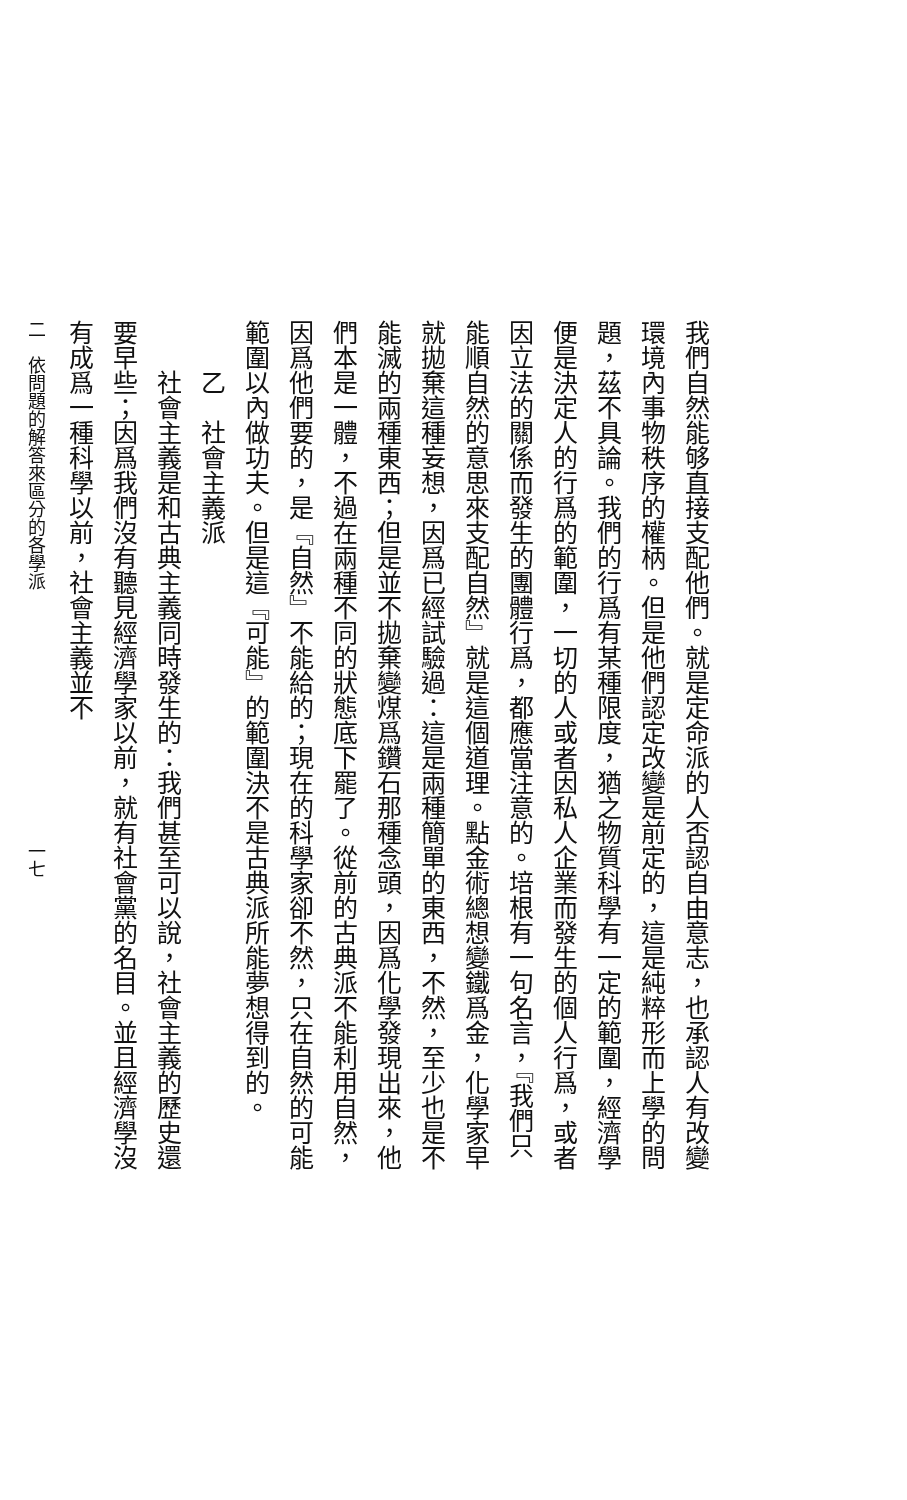我們自然能够直接支配他們。就是定命派的人否認自由意志，也承認人有改變環境內事物秩序的權柄。但是他們認定改變是前定的，這是純粹形而上學的問題，茲不具論。我們的行爲有某種限度，猶之物質科學有一定的範圍，經濟學便是決定人的行爲的範圍，一切的人或者因私人企業而發生的個人行爲，或者因立法的關係而發生的團體行爲，都應當注意的。培根有一句名言，『我們只能順自然的意思來支配自然』就是這個道理。點金術總想變鐵爲金，化學家早就拋棄這種妄想，因爲已經試驗過：這是兩種簡單的東西，不然，至少也是不能滅的兩種東西；但是並不拋棄變煤爲鑽石那種念頭，因爲化學發現出來，他們本是一體，不過在兩種不同的狀態底下罷了。從前的古典派不能利用自然，因爲他們要的，是『自然』不能給的；現在的科學家卻不然，只在自然的可能範圍以內做功夫。但是這『可能』的範圍決不是古典派所能夢想得到的。
乙　社會主義派
社會主義是和古典主義同時發生的：我們甚至可以說，社會主義的歷史還要早些；因爲我們沒有聽見經濟學家以前，就有社會黨的名目。並且經濟學沒有成爲一種科學以前，社會主義並不
二　依問題的解答來區分的各學派　　　　　　　　　　　　　　一七